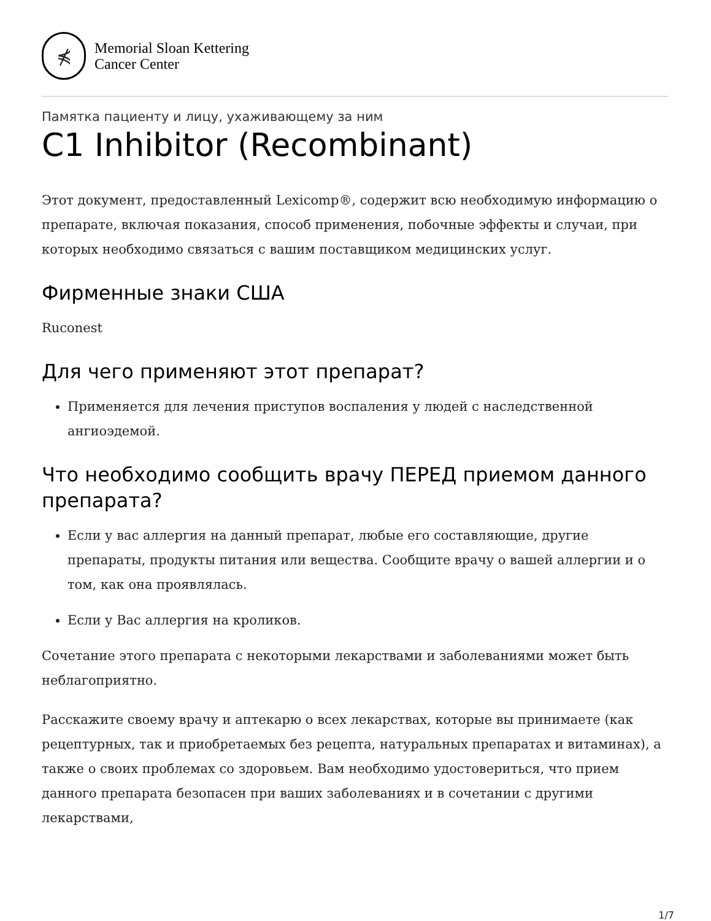⋠
Memorial Sloan Kettering
Cancer Center
Памятка пациенту и лицу, ухаживающему за ним
C1 Inhibitor (Recombinant)
Этот документ, предоставленный Lexicomp®, содержит всю необходимую информацию о препарате, включая показания, способ применения, побочные эффекты и случаи, при которых необходимо связаться с вашим поставщиком медицинских услуг.
Фирменные знаки США
Ruconest
Для чего применяют этот препарат?
Применяется для лечения приступов воспаления у людей с наследственной ангиоэдемой.
Что необходимо сообщить врачу ПЕРЕД приемом данного препарата?
Если у вас аллергия на данный препарат, любые его составляющие, другие препараты, продукты питания или вещества. Сообщите врачу о вашей аллергии и о том, как она проявлялась.
Если у Вас аллергия на кроликов.
Сочетание этого препарата с некоторыми лекарствами и заболеваниями может быть неблагоприятно.
Расскажите своему врачу и аптекарю о всех лекарствах, которые вы принимаете (как рецептурных, так и приобретаемых без рецепта, натуральных препаратах и витаминах), а также о своих проблемах со здоровьем. Вам необходимо удостовериться, что прием данного препарата безопасен при ваших заболеваниях и в сочетании с другими лекарствами,
1/7